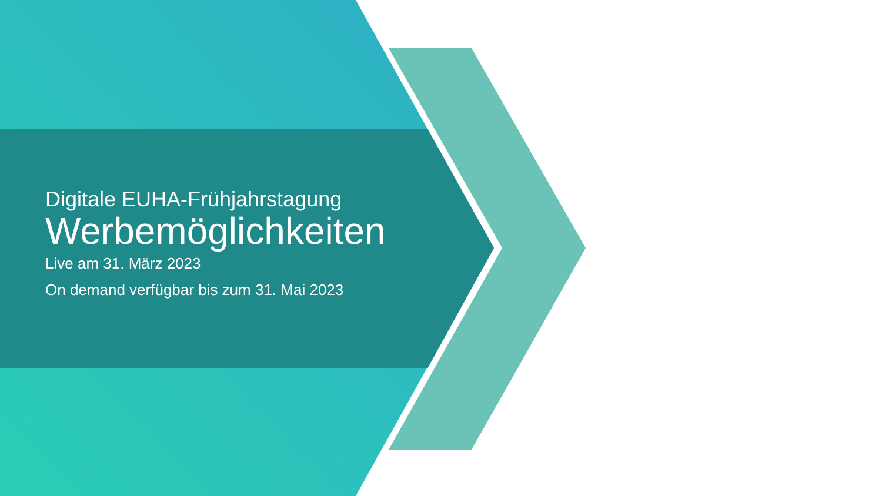Digitale EUHA-Frühjahrstagung
Werbemöglichkeiten
Live am 31. März 2023
On demand verfügbar bis zum 31. Mai 2023